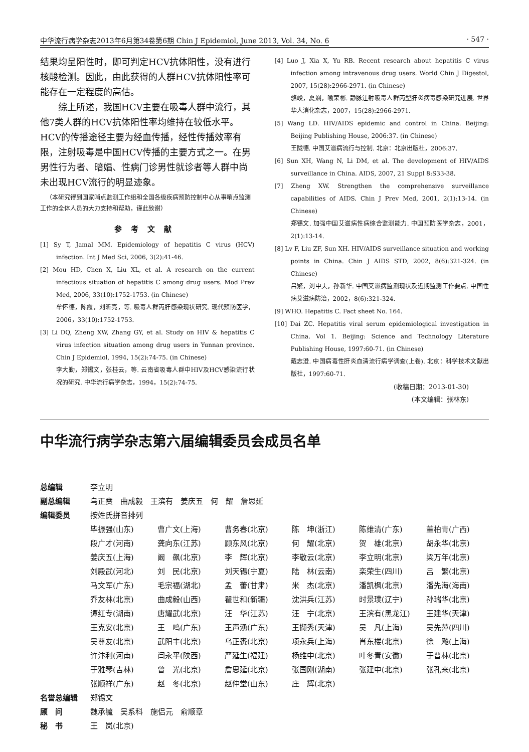中华流行病学杂志2013年6月第34卷第6期 Chin J Epidemiol, June 2013, Vol. 34, No. 6 · 547 ·
结果均呈阳性时，即可判定HCV抗体阳性，没有进行核酸检测。因此，由此获得的人群HCV抗体阳性率可能存在一定程度的高估。
综上所述，我国HCV主要在吸毒人群中流行，其他7类人群的HCV抗体阳性率均维持在较低水平。HCV的传播途径主要为经血传播，经性传播效率有限，注射吸毒是中国HCV传播的主要方式之一。在男男性行为者、暗娼、性病门诊男性就诊者等人群中尚未出现HCV流行的明显迹象。
（本研究得到国家哨点监测工作组和全国各级疾病预防控制中心从事哨点监测工作的全体人员的大力支持和帮助，谨此致谢）
参考文献
[1] Sy T, Jamal MM. Epidemiology of hepatitis C virus (HCV) infection. Int J Med Sci, 2006, 3(2):41-46.
[2] Mou HD, Chen X, Liu XL, et al. A research on the current infectious situation of hepatitis C among drug users. Mod Prev Med, 2006, 33(10):1752-1753. (in Chinese)
牟怀德，陈霞，刘昕亮，等. 吸毒人群丙肝感染现状研究. 现代预防医学，2006，33(10):1752-1753.
[3] Li DQ, Zheng XW, Zhang GY, et al. Study on HIV & hepatitis C virus infection situation among drug users in Yunnan province. Chin J Epidemiol, 1994, 15(2):74-75. (in Chinese)
李大勤，郑锡文，张桂云，等. 云南省吸毒人群中HIV及HCV感染流行状况的研究. 中华流行病学杂志，1994，15(2):74-75.
[4] Luo J, Xia X, Yu RB. Recent research about hepatitis C virus infection among intravenous drug users. World Chin J Digestol, 2007, 15(28):2966-2971. (in Chinese)
骆峻，夏娴，喻荣彬. 静脉注射吸毒人群丙型肝炎病毒感染研究进展. 世界华人消化杂志，2007，15(28):2966-2971.
[5] Wang LD. HIV/AIDS epidemic and control in China. Beijing: Beijing Publishing House, 2006:37. (in Chinese)
王陇德. 中国艾滋病流行与控制. 北京：北京出版社，2006:37.
[6] Sun XH, Wang N, Li DM, et al. The development of HIV/AIDS surveillance in China. AIDS, 2007, 21 Suppl 8:S33-38.
[7] Zheng XW. Strengthen the comprehensive surveillance capabilities of AIDS. Chin J Prev Med, 2001, 2(1):13-14. (in Chinese)
郑锡文. 加强中国艾滋病性病综合监测能力. 中国预防医学杂志，2001，2(1):13-14.
[8] Lv F, Liu ZF, Sun XH. HIV/AIDS surveillance situation and working points in China. Chin J AIDS STD, 2002, 8(6):321-324. (in Chinese)
吕繁，刘中夫，孙新华. 中国艾滋病监测现状及近期监测工作要点. 中国性病艾滋病防治，2002，8(6):321-324.
[9] WHO. Hepatitis C. Fact sheet No. 164.
[10] Dai ZC. Hepatitis viral serum epidemiological investigation in China. Vol 1. Beijing: Science and Technology Literature Publishing House, 1997:60-71. (in Chinese)
戴志澄. 中国病毒性肝炎血清流行病学调查(上卷). 北京：科学技术文献出版社，1997:60-71.
(收稿日期：2013-01-30)
(本文编辑：张林东)
中华流行病学杂志第六届编辑委员会成员名单
| 总编辑 | 李立明 | | | | | |
| 副总编辑 | 乌正赉 曲成毅 王滨有 姜庆五 何 耀 詹思延 | | | | | |
| 编辑委员 | 按姓氏拼音排列 | | | | | |
| | 毕振强(山东) | 曹广文(上海) | 曹务春(北京) | 陈 坤(浙江) | 陈维清(广东) | 董柏青(广西) |
| | 段广才(河南) | 龚向东(江苏) | 顾东风(北京) | 何 耀(北京) | 贺 雄(北京) | 胡永华(北京) |
| | 姜庆五(上海) | 阚 飙(北京) | 李 辉(北京) | 李敬云(北京) | 李立明(北京) | 梁万年(北京) |
| | 刘殿武(河北) | 刘 民(北京) | 刘天锡(宁夏) | 陆 林(云南) | 栾荣生(四川) | 吕 繁(北京) |
| | 马文军(广东) | 毛宗福(湖北) | 孟 蕾(甘肃) | 米 杰(北京) | 潘凯枫(北京) | 潘先海(海南) |
| | 乔友林(北京) | 曲成毅(山西) | 瞿世和(新疆) | 沈洪兵(江苏) | 时景璞(辽宁) | 孙瑞华(北京) |
| | 谭红专(湖南) | 唐耀武(北京) | 汪 华(江苏) | 汪 宁(北京) | 王滨有(黑龙江) | 王建华(天津) |
| | 王克安(北京) | 王 鸣(广东) | 王声湧(广东) | 王撷秀(天津) | 吴 凡(上海) | 吴先萍(四川) |
| | 吴尊友(北京) | 武阳丰(北京) | 乌正赉(北京) | 项永兵(上海) | 肖东楼(北京) | 徐 飚(上海) |
| | 许汴利(河南) | 闫永平(陕西) | 严延生(福建) | 杨维中(北京) | 叶冬青(安徽) | 于普林(北京) |
| | 于雅琴(吉林) | 曾 光(北京) | 詹思延(北京) | 张国刚(湖南) | 张建中(北京) | 张孔来(北京) |
| | 张顺祥(广东) | 赵 冬(北京) | 赵仲堂(山东) | 庄 辉(北京) | | |
| 名誉总编辑 | 郑锡文 | | | | | |
| 顾 问 | 魏承毓 吴系科 施侣元 俞顺章 | | | | | |
| 秘 书 | 王 岚(北京) | | | | | |